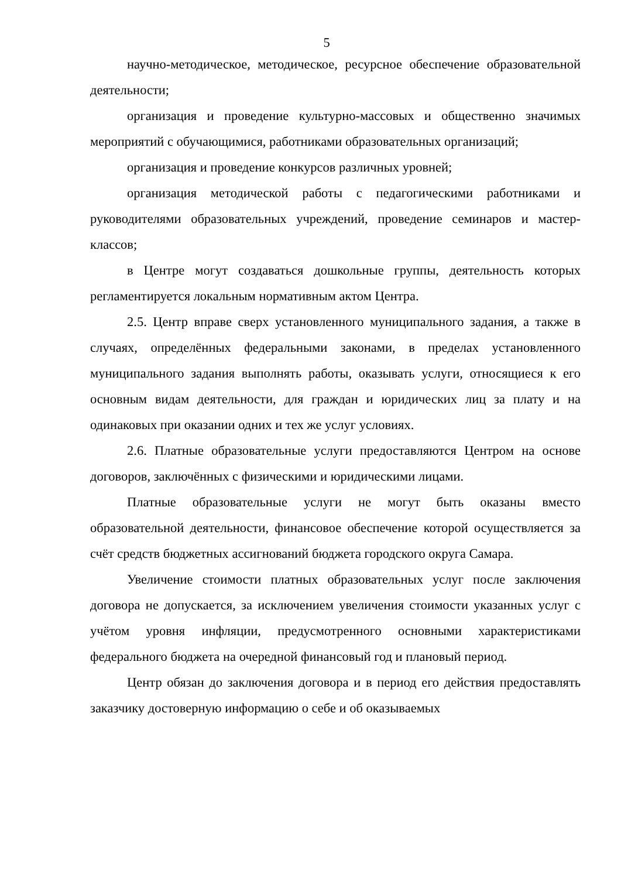5
научно-методическое, методическое, ресурсное обеспечение образовательной деятельности;
организация и проведение культурно-массовых и общественно значимых мероприятий с обучающимися, работниками образовательных организаций;
организация и проведение конкурсов различных уровней;
организация методической работы с педагогическими работниками и руководителями образовательных учреждений, проведение семинаров и мастер-классов;
в Центре могут создаваться дошкольные группы, деятельность которых регламентируется локальным нормативным актом Центра.
2.5. Центр вправе сверх установленного муниципального задания, а также в случаях, определённых федеральными законами, в пределах установленного муниципального задания выполнять работы, оказывать услуги, относящиеся к его основным видам деятельности, для граждан и юридических лиц за плату и на одинаковых при оказании одних и тех же услуг условиях.
2.6. Платные образовательные услуги предоставляются Центром на основе договоров, заключённых с физическими и юридическими лицами.
Платные образовательные услуги не могут быть оказаны вместо образовательной деятельности, финансовое обеспечение которой осуществляется за счёт средств бюджетных ассигнований бюджета городского округа Самара.
Увеличение стоимости платных образовательных услуг после заключения договора не допускается, за исключением увеличения стоимости указанных услуг с учётом уровня инфляции, предусмотренного основными характеристиками федерального бюджета на очередной финансовый год и плановый период.
Центр обязан до заключения договора и в период его действия предоставлять заказчику достоверную информацию о себе и об оказываемых